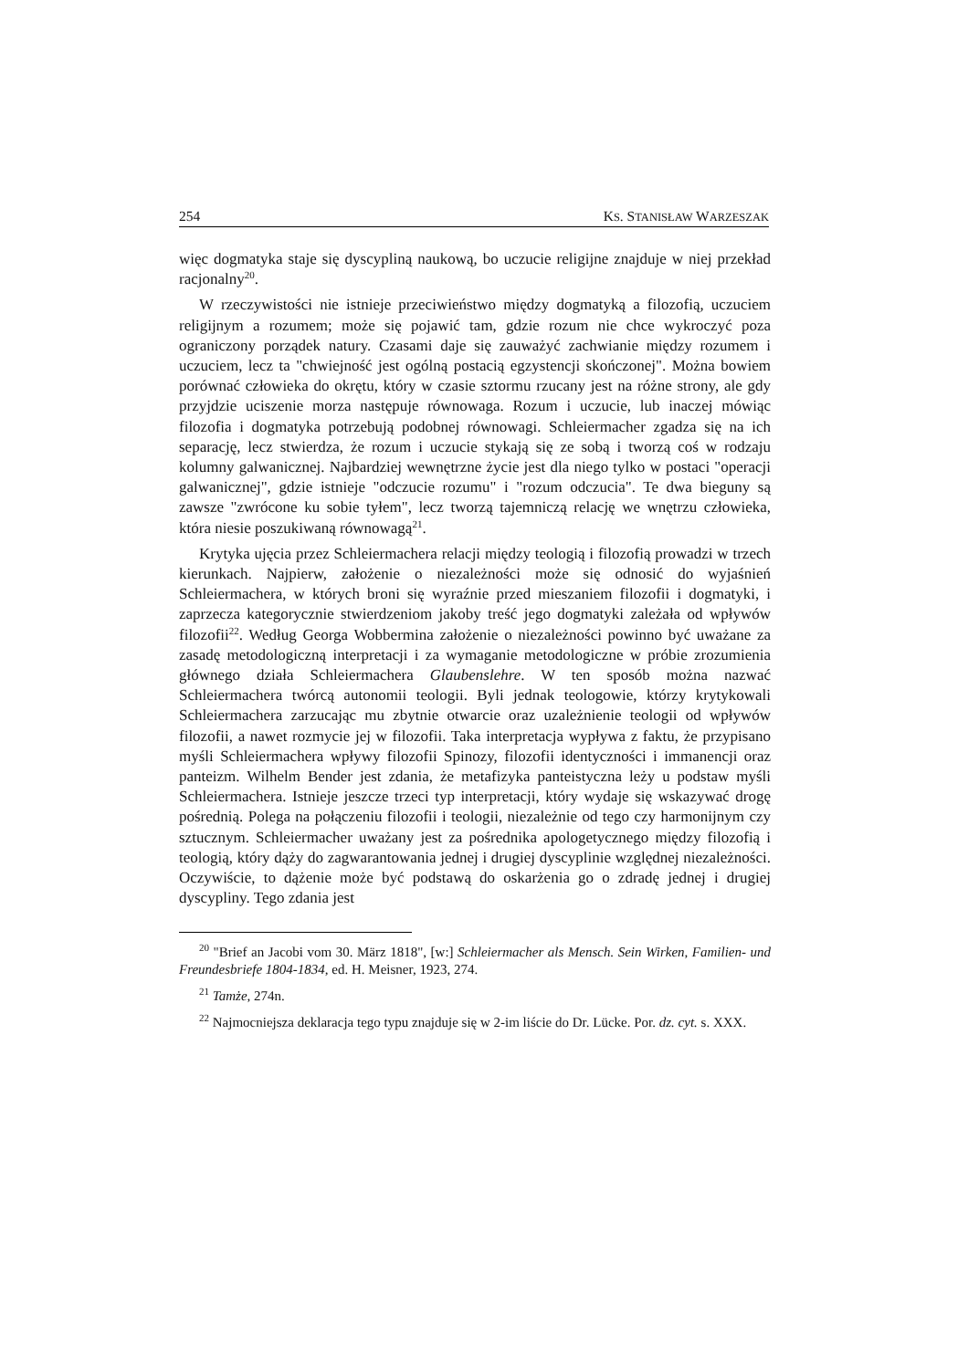254 KS. STANISŁAW WARZESZAK
więc dogmatyka staje się dyscypliną naukową, bo uczucie religijne znajduje w niej przekład racjonalny<sup>20</sup>.
W rzeczywistości nie istnieje przeciwieństwo między dogmatyką a filozofią, uczuciem religijnym a rozumem; może się pojawić tam, gdzie rozum nie chce wykroczyć poza ograniczony porządek natury. Czasami daje się zauważyć zachwianie między rozumem i uczuciem, lecz ta "chwiejność jest ogólną postacią egzystencji skończonej". Można bowiem porównać człowieka do okrętu, który w czasie sztormu rzucany jest na różne strony, ale gdy przyjdzie uciszenie morza następuje równowaga. Rozum i uczucie, lub inaczej mówiąc filozofia i dogmatyka potrzebują podobnej równowagi. Schleiermacher zgadza się na ich separację, lecz stwierdza, że rozum i uczucie stykają się ze sobą i tworzą coś w rodzaju kolumny galwanicznej. Najbardziej wewnętrzne życie jest dla niego tylko w postaci "operacji galwanicznej", gdzie istnieje "odczucie rozumu" i "rozum odczucia". Te dwa bieguny są zawsze "zwrócone ku sobie tyłem", lecz tworzą tajemniczą relację we wnętrzu człowieka, która niesie poszukiwaną równowagą<sup>21</sup>.
Krytyka ujęcia przez Schleiermachera relacji między teologią i filozofią prowadzi w trzech kierunkach. Najpierw, założenie o niezależności może się odnosić do wyjaśnień Schleiermachera, w których broni się wyraźnie przed mieszaniem filozofii i dogmatyki, i zaprzecza kategorycznie stwierdzeniom jakoby treść jego dogmatyki zależała od wpływów filozofii<sup>22</sup>. Według Georga Wobbermina założenie o niezależności powinno być uważane za zasadę metodologiczną interpretacji i za wymaganie metodologiczne w próbie zrozumienia głównego działa Schleiermachera Glaubenslehre. W ten sposób można nazwać Schleiermachera twórcą autonomii teologii. Byli jednak teologowie, którzy krytykowali Schleiermachera zarzucając mu zbytnie otwarcie oraz uzależnienie teologii od wpływów filozofii, a nawet rozmycie jej w filozofii. Taka interpretacja wypływa z faktu, że przypisano myśli Schleiermachera wpływy filozofii Spinozy, filozofii identyczności i immanencji oraz panteizm. Wilhelm Bender jest zdania, że metafizyka panteistyczna leży u podstaw myśli Schleiermachera. Istnieje jeszcze trzeci typ interpretacji, który wydaje się wskazywać drogę pośrednią. Polega na połączeniu filozofii i teologii, niezależnie od tego czy harmonijnym czy sztucznym. Schleiermacher uważany jest za pośrednika apologetycznego między filozofią i teologią, który dąży do zagwarantowania jednej i drugiej dyscyplinie względnej niezależności. Oczywiście, to dążenie może być podstawą do oskarżenia go o zdradę jednej i drugiej dyscypliny. Tego zdania jest
<sup>20</sup> "Brief an Jacobi vom 30. März 1818", [w:] Schleiermacher als Mensch. Sein Wirken, Familien- und Freundesbriefe 1804-1834, ed. H. Meisner, 1923, 274.
<sup>21</sup> Tamże, 274n.
<sup>22</sup> Najmocniejsza deklaracja tego typu znajduje się w 2-im liście do Dr. Lücke. Por. dz. cyt. s. XXX.